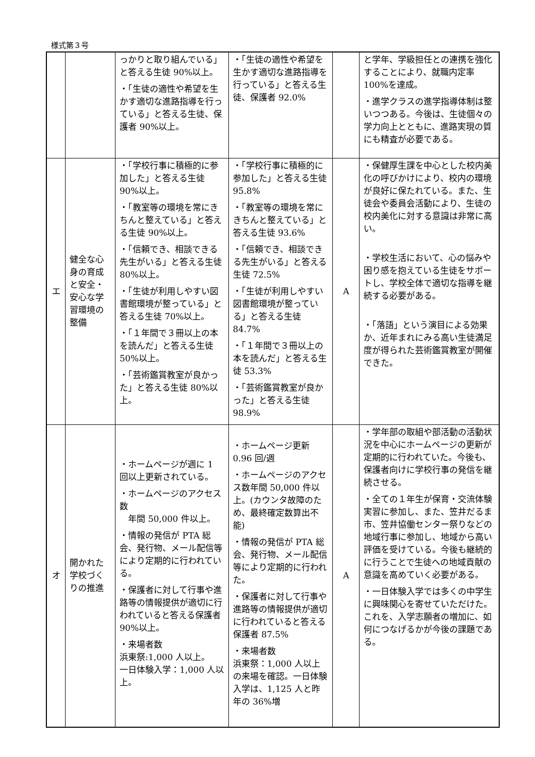様式第３号
| | | っかりと取り組んでいる」と答える生徒 90%以上。 ・「生徒の適性や希望を生かす適切な進路指導を行っている」と答える生徒、保護者 90%以上。 | ・「生徒の適性や希望を生かす適切な進路指導を行っている」と答える生徒、保護者 92.0% | | と学年、学級担任との連携を強化することにより、就職内定率 100%を達成。 ・進学クラスの進学指導体制は整いつつある。今後は、生徒個々の学力向上とともに、進路実現の質にも精査が必要である。 |
| エ | 健全な心身の育成と安全・安心な学習環境の整備 | ・「学校行事に積極的に参加した」と答える生徒 90%以上。 ・「教室等の環境を常にきちんと整えている」と答える生徒 90%以上。 ・「信頼でき、相談できる先生がいる」と答える生徒 80%以上。 ・「生徒が利用しやすい図書館環境が整っている」と答える生徒 70%以上。 ・「１年間で３冊以上の本を読んだ」と答える生徒 50%以上。 ・「芸術鑑賞教室が良かった」と答える生徒 80%以上。 | ・「学校行事に積極的に参加した」と答える生徒 95.8% ・「教室等の環境を常にきちんと整えている」と答える生徒 93.6% ・「信頼でき、相談できる先生がいる」と答える生徒 72.5% ・「生徒が利用しやすい図書館環境が整っている」と答える生徒 84.7% ・「１年間で３冊以上の本を読んだ」と答える生徒 53.3% ・「芸術鑑賞教室が良かった」と答える生徒 98.9% | A | ・保健厚生課を中心とした校内美化の呼びかけにより、校内の環境が良好に保たれている。また、生徒会や委員会活動により、生徒の校内美化に対する意識は非常に高い。 ・学校生活において、心の悩みや困り感を抱えている生徒をサポートし、学校全体で適切な指導を継続する必要がある。 ・「落語」という演目による効果か、近年まれにみる高い生徒満足度が得られた芸術鑑賞教室が開催できた。 |
| オ | 開かれた学校づくりの推進 | ・ホームページが週に 1 回以上更新されている。 ・ホームページのアクセス数 年間 50,000 件以上。 ・情報の発信が PTA 総会、発行物、メール配信等により定期的に行われている。 ・保護者に対して行事や進路等の情報提供が適切に行われていると答える保護者 90%以上。 ・来場者数 浜東祭:1,000 人以上。 一日体験入学：1,000 人以上。 | ・ホームページ更新 0.96 回/週 ・ホームページのアクセス数年間 50,000 件以上。(カウンタ故障のため、最終確定数算出不能) ・情報の発信が PTA 総会、発行物、メール配信等により定期的に行われた。 ・保護者に対して行事や進路等の情報提供が適切に行われていると答える保護者 87.5% ・来場者数 浜東祭：1,000 人以上の来場を確認。一日体験入学は、1,125 人と昨年の 36%増 | A | ・学年部の取組や部活動の活動状況を中心にホームページの更新が定期的に行われていた。今後も、保護者向けに学校行事の発信を継続させる。 ・全ての１年生が保育・交流体験実習に参加し、また、笠井だるま市、笠井協働センター祭りなどの地域行事に参加し、地域から高い評価を受けている。今後も継続的に行うことで生徒への地域貢献の意識を高めていく必要がある。 ・一日体験入学では多くの中学生に興味関心を寄せていただけた。これを、入学志願者の増加に、如何につなげるかが今後の課題である。 |